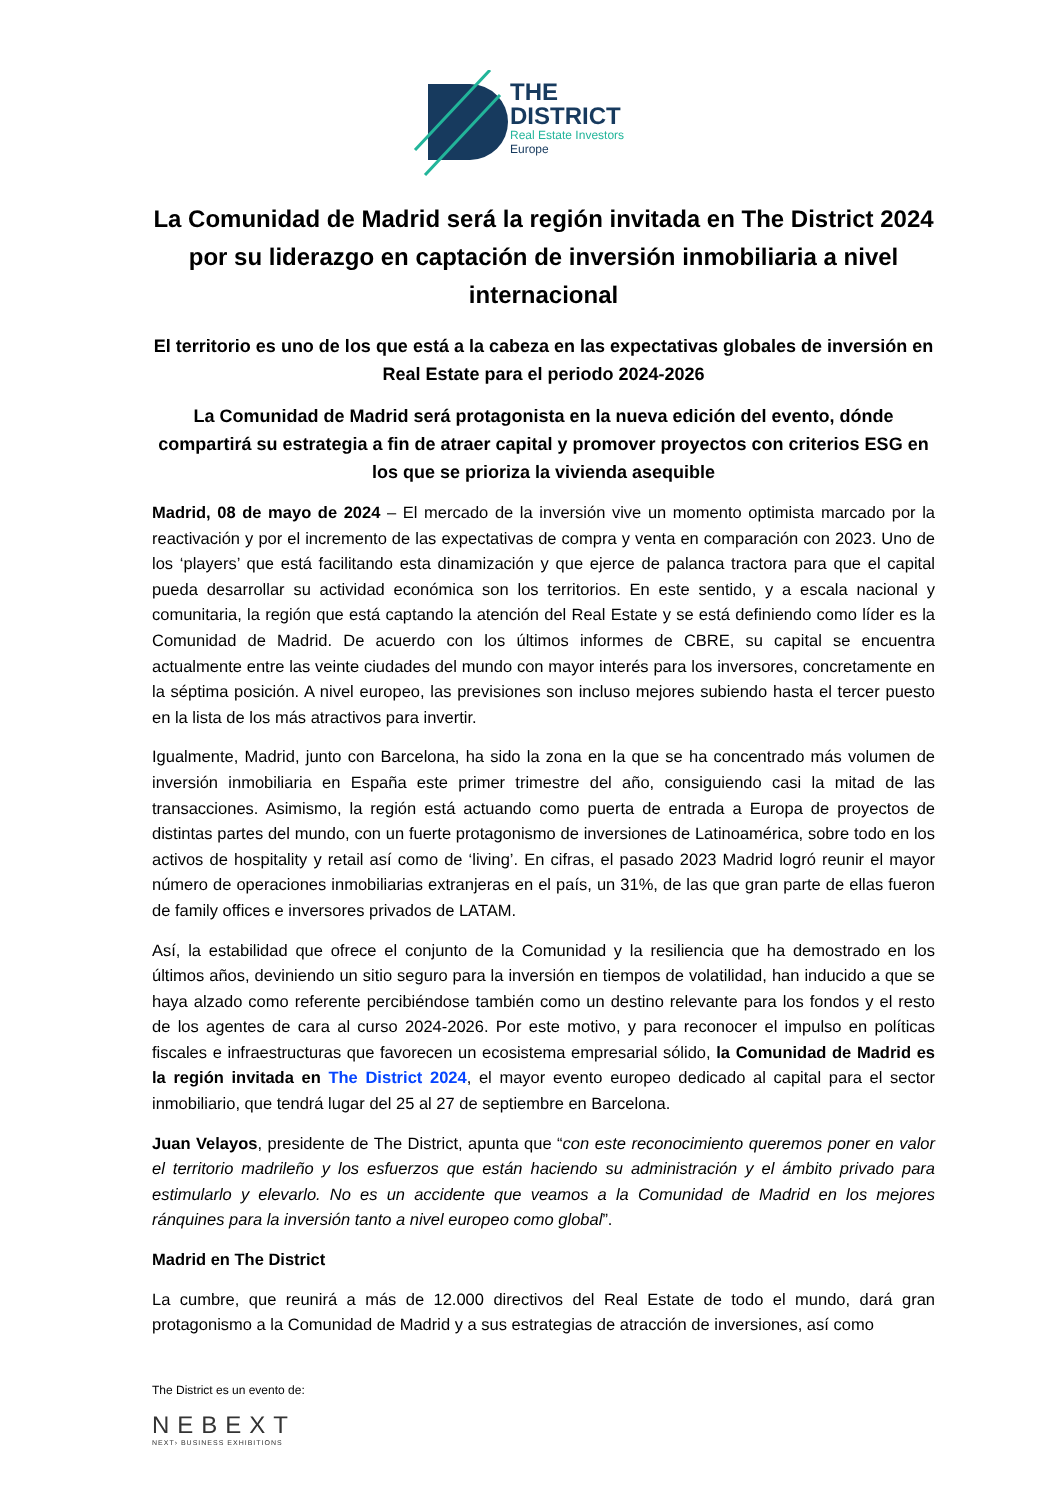THE
DISTRICT
Real Estate Investors
Europe
La Comunidad de Madrid será la región invitada en The District 2024 por su liderazgo en captación de inversión inmobiliaria a nivel internacional
El territorio es uno de los que está a la cabeza en las expectativas globales de inversión en Real Estate para el periodo 2024-2026
La Comunidad de Madrid será protagonista en la nueva edición del evento, dónde compartirá su estrategia a fin de atraer capital y promover proyectos con criterios ESG en los que se prioriza la vivienda asequible
Madrid, 08 de mayo de 2024 – El mercado de la inversión vive un momento optimista marcado por la reactivación y por el incremento de las expectativas de compra y venta en comparación con 2023. Uno de los ‘players’ que está facilitando esta dinamización y que ejerce de palanca tractora para que el capital pueda desarrollar su actividad económica son los territorios. En este sentido, y a escala nacional y comunitaria, la región que está captando la atención del Real Estate y se está definiendo como líder es la Comunidad de Madrid. De acuerdo con los últimos informes de CBRE, su capital se encuentra actualmente entre las veinte ciudades del mundo con mayor interés para los inversores, concretamente en la séptima posición. A nivel europeo, las previsiones son incluso mejores subiendo hasta el tercer puesto en la lista de los más atractivos para invertir.
Igualmente, Madrid, junto con Barcelona, ha sido la zona en la que se ha concentrado más volumen de inversión inmobiliaria en España este primer trimestre del año, consiguiendo casi la mitad de las transacciones. Asimismo, la región está actuando como puerta de entrada a Europa de proyectos de distintas partes del mundo, con un fuerte protagonismo de inversiones de Latinoamérica, sobre todo en los activos de hospitality y retail así como de ‘living’. En cifras, el pasado 2023 Madrid logró reunir el mayor número de operaciones inmobiliarias extranjeras en el país, un 31%, de las que gran parte de ellas fueron de family offices e inversores privados de LATAM.
Así, la estabilidad que ofrece el conjunto de la Comunidad y la resiliencia que ha demostrado en los últimos años, deviniendo un sitio seguro para la inversión en tiempos de volatilidad, han inducido a que se haya alzado como referente percibiéndose también como un destino relevante para los fondos y el resto de los agentes de cara al curso 2024-2026. Por este motivo, y para reconocer el impulso en políticas fiscales e infraestructuras que favorecen un ecosistema empresarial sólido, la Comunidad de Madrid es la región invitada en The District 2024, el mayor evento europeo dedicado al capital para el sector inmobiliario, que tendrá lugar del 25 al 27 de septiembre en Barcelona.
Juan Velayos, presidente de The District, apunta que “con este reconocimiento queremos poner en valor el territorio madrileño y los esfuerzos que están haciendo su administración y el ámbito privado para estimularlo y elevarlo. No es un accidente que veamos a la Comunidad de Madrid en los mejores ránquines para la inversión tanto a nivel europeo como global”.
Madrid en The District
La cumbre, que reunirá a más de 12.000 directivos del Real Estate de todo el mundo, dará gran protagonismo a la Comunidad de Madrid y a sus estrategias de atracción de inversiones, así como
The District es un evento de:
NEBEXT
NEXT› BUSINESS EXHIBITIONS